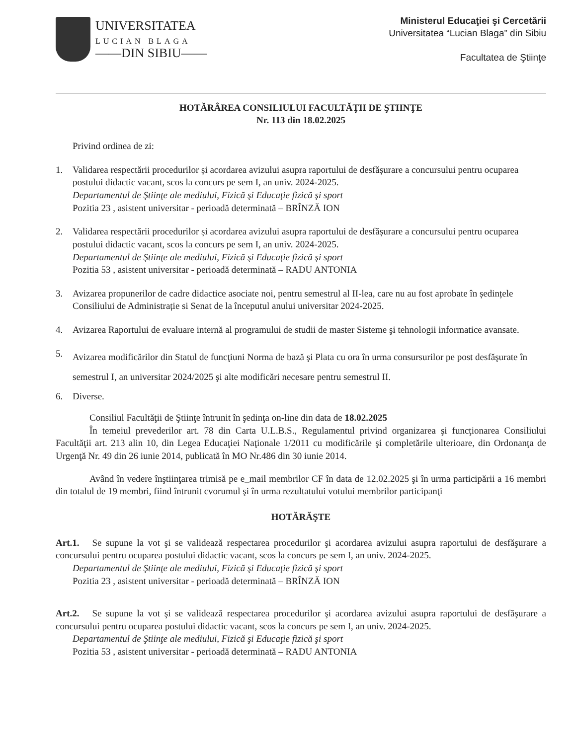UNIVERSITATEA
LUCIAN BLAGA
——DIN SIBIU——
Ministerul Educaţiei şi Cercetării
Universitatea “Lucian Blaga” din Sibiu
Facultatea de Ştiinţe
HOTĂRÂREA CONSILIULUI FACULTĂŢII DE ŞTIINŢE
Nr. 113 din 18.02.2025
Privind ordinea de zi:
1. Validarea respectării procedurilor și acordarea avizului asupra raportului de desfășurare a concursului pentru ocuparea postului didactic vacant, scos la concurs pe sem I, an univ. 2024-2025.
Departamentul de Ştiinţe ale mediului, Fizică şi Educaţie fizică şi sport
Pozitia 23 , asistent universitar - perioadă determinată – BRÎNZĂ ION
2. Validarea respectării procedurilor și acordarea avizului asupra raportului de desfășurare a concursului pentru ocuparea postului didactic vacant, scos la concurs pe sem I, an univ. 2024-2025.
Departamentul de Ştiinţe ale mediului, Fizică şi Educaţie fizică şi sport
Pozitia 53 , asistent universitar - perioadă determinată – RADU ANTONIA
3. Avizarea propunerilor de cadre didactice asociate noi, pentru semestrul al II-lea, care nu au fost aprobate în ședințele Consiliului de Administrație si Senat de la începutul anului universitar 2024-2025.
4. Avizarea Raportului de evaluare internă al programului de studii de master Sisteme şi tehnologii informatice avansate.
5.
Avizarea modificărilor din Statul de funcţiuni Norma de bază şi Plata cu ora în urma consursurilor pe post desfăşurate în semestrul I, an universitar 2024/2025 şi alte modificări necesare pentru semestrul II.
6. Diverse.
Consiliul Facultăţii de Ştiinţe întrunit în şedinţa on-line din data de 18.02.2025
În temeiul prevederilor art. 78 din Carta U.L.B.S., Regulamentul privind organizarea şi funcţionarea Consiliului Facultăţii art. 213 alin 10, din Legea Educaţiei Naţionale 1/2011 cu modificările şi completările ulterioare, din Ordonanţa de Urgenţă Nr. 49 din 26 iunie 2014, publicată în MO Nr.486 din 30 iunie 2014.
Având în vedere înştiinţarea trimisă pe e_mail membrilor CF în data de 12.02.2025 şi în urma participării a 16 membri din totalul de 19 membri, fiind întrunit cvorumul şi în urma rezultatului votului membrilor participanţi
HOTĂRĂŞTE
Art.1. Se supune la vot şi se validează respectarea procedurilor şi acordarea avizului asupra raportului de desfăşurare a concursului pentru ocuparea postului didactic vacant, scos la concurs pe sem I, an univ. 2024-2025.
Departamentul de Ştiinţe ale mediului, Fizică şi Educaţie fizică şi sport
Pozitia 23 , asistent universitar - perioadă determinată – BRÎNZĂ ION
Art.2. Se supune la vot şi se validează respectarea procedurilor şi acordarea avizului asupra raportului de desfăşurare a concursului pentru ocuparea postului didactic vacant, scos la concurs pe sem I, an univ. 2024-2025.
Departamentul de Ştiinţe ale mediului, Fizică şi Educaţie fizică şi sport
Pozitia 53 , asistent universitar - perioadă determinată – RADU ANTONIA